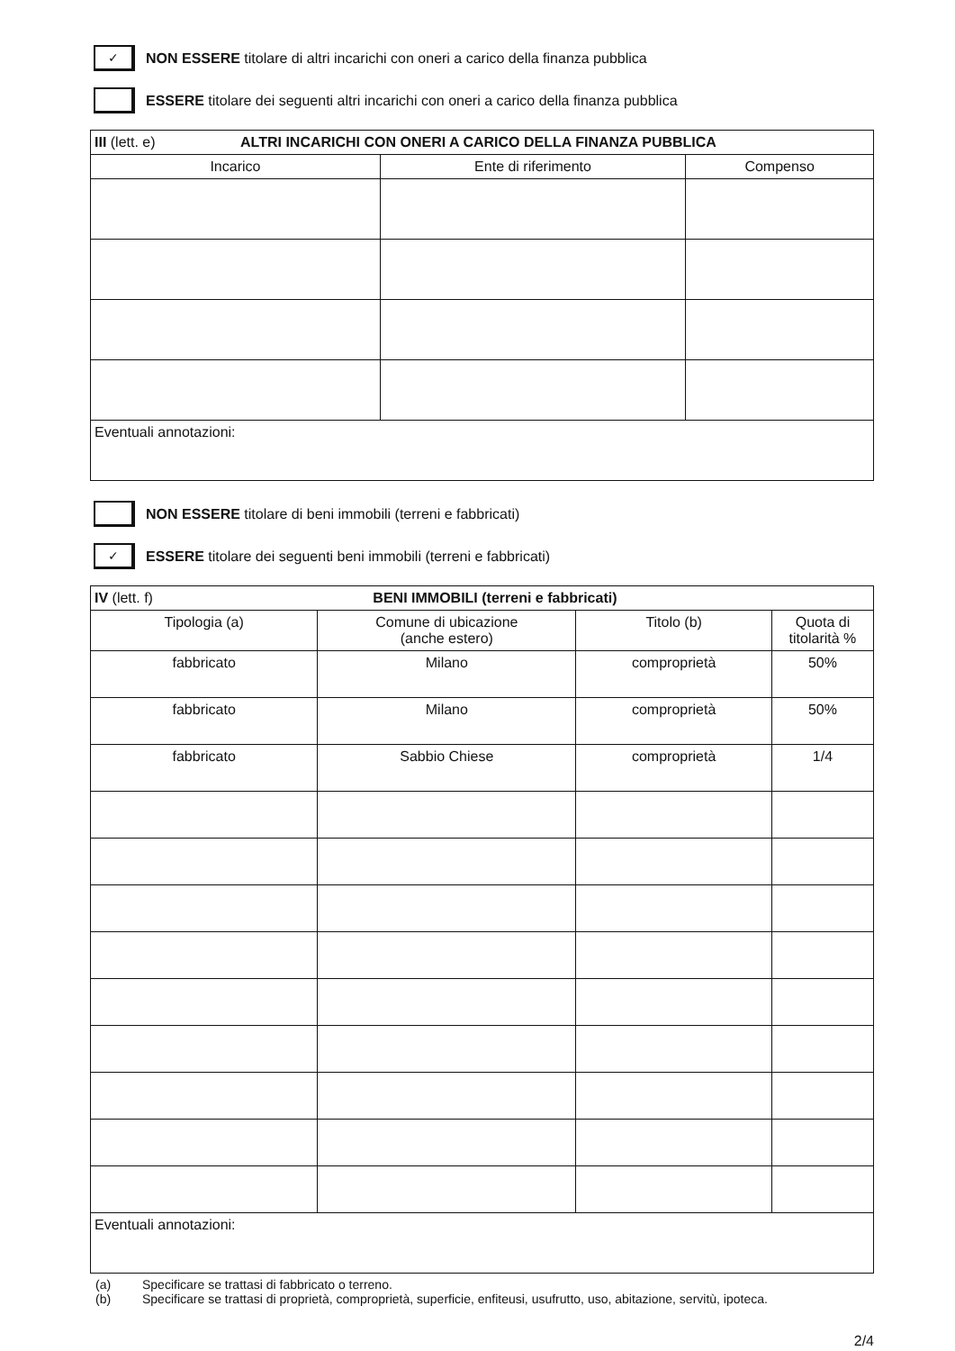✓
NON ESSERE titolare di altri incarichi con oneri a carico della finanza pubblica
ESSERE titolare dei seguenti altri incarichi con oneri a carico della finanza pubblica
| III (lett. e) ALTRI INCARICHI CON ONERI A CARICO DELLA FINANZA PUBBLICA | | |
| Incarico | Ente di riferimento | Compenso |
| Eventuali annotazioni: | | |
NON ESSERE titolare di beni immobili (terreni e fabbricati)
✓
ESSERE titolare dei seguenti beni immobili (terreni e fabbricati)
| IV (lett. f) BENI IMMOBILI (terreni e fabbricati) | | | |
| Tipologia (a) | Comune di ubicazione (anche estero) | Titolo (b) | Quota di titolarità % |
| fabbricato | Milano | comproprietà | 50% |
| fabbricato | Milano | comproprietà | 50% |
| fabbricato | Sabbio Chiese | comproprietà | 1/4 |
| Eventuali annotazioni: | | | |
(a) Specificare se trattasi di fabbricato o terreno.
(b) Specificare se trattasi di proprietà, comproprietà, superficie, enfiteusi, usufrutto, uso, abitazione, servitù, ipoteca.
2/4